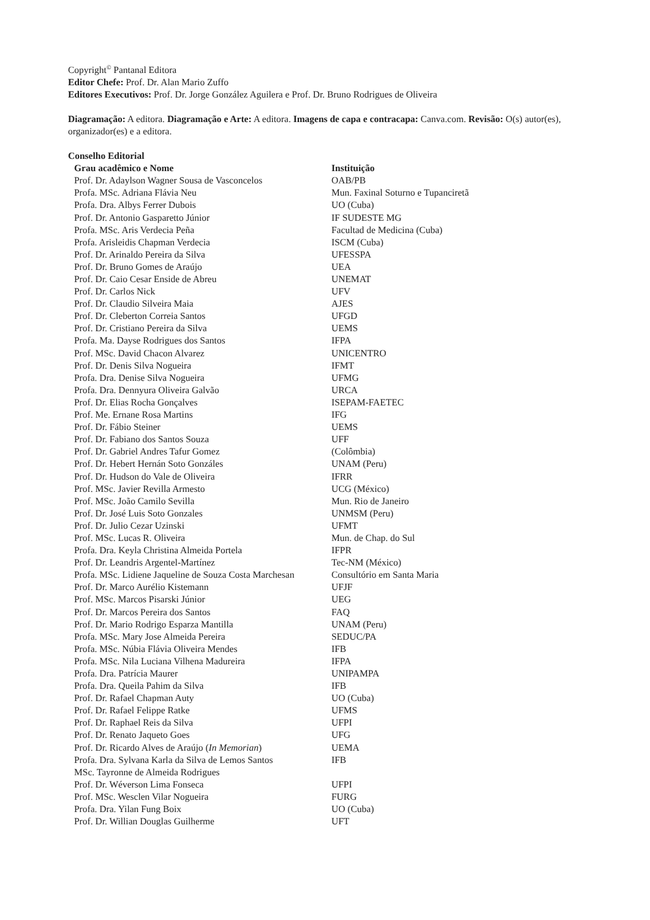Copyright<sup>©</sup> Pantanal Editora
Editor Chefe: Prof. Dr. Alan Mario Zuffo
Editores Executivos: Prof. Dr. Jorge González Aguilera e Prof. Dr. Bruno Rodrigues de Oliveira
Diagramação: A editora. Diagramação e Arte: A editora. Imagens de capa e contracapa: Canva.com. Revisão: O(s) autor(es), organizador(es) e a editora.
Conselho Editorial
| Grau acadêmico e Nome | Instituição |
| --- | --- |
| Prof. Dr. Adaylson Wagner Sousa de Vasconcelos | OAB/PB |
| Profa. MSc. Adriana Flávia Neu | Mun. Faxinal Soturno e Tupanciretã |
| Profa. Dra. Albys Ferrer Dubois | UO (Cuba) |
| Prof. Dr. Antonio Gasparetto Júnior | IF SUDESTE MG |
| Profa. MSc. Aris Verdecia Peña | Facultad de Medicina (Cuba) |
| Profa. Arisleidis Chapman Verdecia | ISCM (Cuba) |
| Prof. Dr. Arinaldo Pereira da Silva | UFESSPA |
| Prof. Dr. Bruno Gomes de Araújo | UEA |
| Prof. Dr. Caio Cesar Enside de Abreu | UNEMAT |
| Prof. Dr. Carlos Nick | UFV |
| Prof. Dr. Claudio Silveira Maia | AJES |
| Prof. Dr. Cleberton Correia Santos | UFGD |
| Prof. Dr. Cristiano Pereira da Silva | UEMS |
| Profa. Ma. Dayse Rodrigues dos Santos | IFPA |
| Prof. MSc. David Chacon Alvarez | UNICENTRO |
| Prof. Dr. Denis Silva Nogueira | IFMT |
| Profa. Dra. Denise Silva Nogueira | UFMG |
| Profa. Dra. Dennyura Oliveira Galvão | URCA |
| Prof. Dr. Elias Rocha Gonçalves | ISEPAM-FAETEC |
| Prof. Me. Ernane Rosa Martins | IFG |
| Prof. Dr. Fábio Steiner | UEMS |
| Prof. Dr. Fabiano dos Santos Souza | UFF |
| Prof. Dr. Gabriel Andres Tafur Gomez | (Colômbia) |
| Prof. Dr. Hebert Hernán Soto Gonzáles | UNAM (Peru) |
| Prof. Dr. Hudson do Vale de Oliveira | IFRR |
| Prof. MSc. Javier Revilla Armesto | UCG (México) |
| Prof. MSc. João Camilo Sevilla | Mun. Rio de Janeiro |
| Prof. Dr. José Luis Soto Gonzales | UNMSM (Peru) |
| Prof. Dr. Julio Cezar Uzinski | UFMT |
| Prof. MSc. Lucas R. Oliveira | Mun. de Chap. do Sul |
| Profa. Dra. Keyla Christina Almeida Portela | IFPR |
| Prof. Dr. Leandris Argentel-Martínez | Tec-NM (México) |
| Profa. MSc. Lidiene Jaqueline de Souza Costa Marchesan | Consultório em Santa Maria |
| Prof. Dr. Marco Aurélio Kistemann | UFJF |
| Prof. MSc. Marcos Pisarski Júnior | UEG |
| Prof. Dr. Marcos Pereira dos Santos | FAQ |
| Prof. Dr. Mario Rodrigo Esparza Mantilla | UNAM (Peru) |
| Profa. MSc. Mary Jose Almeida Pereira | SEDUC/PA |
| Profa. MSc. Núbia Flávia Oliveira Mendes | IFB |
| Profa. MSc. Nila Luciana Vilhena Madureira | IFPA |
| Profa. Dra. Patrícia Maurer | UNIPAMPA |
| Profa. Dra. Queila Pahim da Silva | IFB |
| Prof. Dr. Rafael Chapman Auty | UO (Cuba) |
| Prof. Dr. Rafael Felippe Ratke | UFMS |
| Prof. Dr. Raphael Reis da Silva | UFPI |
| Prof. Dr. Renato Jaqueto Goes | UFG |
| Prof. Dr. Ricardo Alves de Araújo ( In Memorian ) | UEMA |
| Profa. Dra. Sylvana Karla da Silva de Lemos Santos | IFB |
| MSc. Tayronne de Almeida Rodrigues | |
| Prof. Dr. Wéverson Lima Fonseca | UFPI |
| Prof. MSc. Wesclen Vilar Nogueira | FURG |
| Profa. Dra. Yilan Fung Boix | UO (Cuba) |
| Prof. Dr. Willian Douglas Guilherme | UFT |